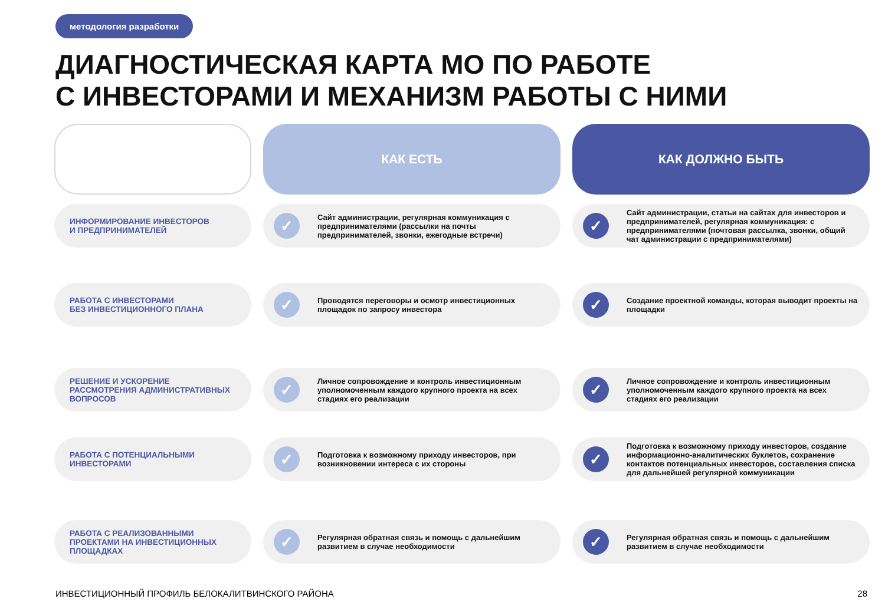методология разработки
ДИАГНОСТИЧЕСКАЯ КАРТА МО ПО РАБОТЕ
С ИНВЕСТОРАМИ И МЕХАНИЗМ РАБОТЫ С НИМИ
| | КАК ЕСТЬ | КАК ДОЛЖНО БЫТЬ |
| --- | --- | --- |
| ИНФОРМИРОВАНИЕ ИНВЕСТОРОВ И ПРЕДПРИНИМАТЕЛЕЙ | ✓ Сайт администрации, регулярная коммуникация с предпринимателями (рассылки на почты предпринимателей, звонки, ежегодные встречи) | ✓ Сайт администрации, статьи на сайтах для инвесторов и предпринимателей, регулярная коммуникация: с предпринимателями (почтовая рассылка, звонки, общий чат администрации с предпринимателями) |
| РАБОТА С ИНВЕСТОРАМИ БЕЗ ИНВЕСТИЦИОННОГО ПЛАНА | ✓ Проводятся переговоры и осмотр инвестиционных площадок по запросу инвестора | ✓ Создание проектной команды, которая выводит проекты на площадки |
| РЕШЕНИЕ И УСКОРЕНИЕ РАССМОТРЕНИЯ АДМИНИСТРАТИВНЫХ ВОПРОСОВ | ✓ Личное сопровождение и контроль инвестиционным уполномоченным каждого крупного проекта на всех стадиях его реализации | ✓ Личное сопровождение и контроль инвестиционным уполномоченным каждого крупного проекта на всех стадиях его реализации |
| РАБОТА С ПОТЕНЦИАЛЬНЫМИ ИНВЕСТОРАМИ | ✓ Подготовка к возможному приходу инвесторов, при возникновении интереса с их стороны | ✓ Подготовка к возможному приходу инвесторов, создание информационно-аналитических буклетов, сохранение контактов потенциальных инвесторов, составления списка для дальнейшей регулярной коммуникации |
| РАБОТА С РЕАЛИЗОВАННЫМИ ПРОЕКТАМИ НА ИНВЕСТИЦИОННЫХ ПЛОЩАДКАХ | ✓ Регулярная обратная связь и помощь с дальнейшим развитием в случае необходимости | ✓ Регулярная обратная связь и помощь с дальнейшим развитием в случае необходимости |
ИНВЕСТИЦИОННЫЙ ПРОФИЛЬ БЕЛОКАЛИТВИНСКОГО РАЙОНА
28